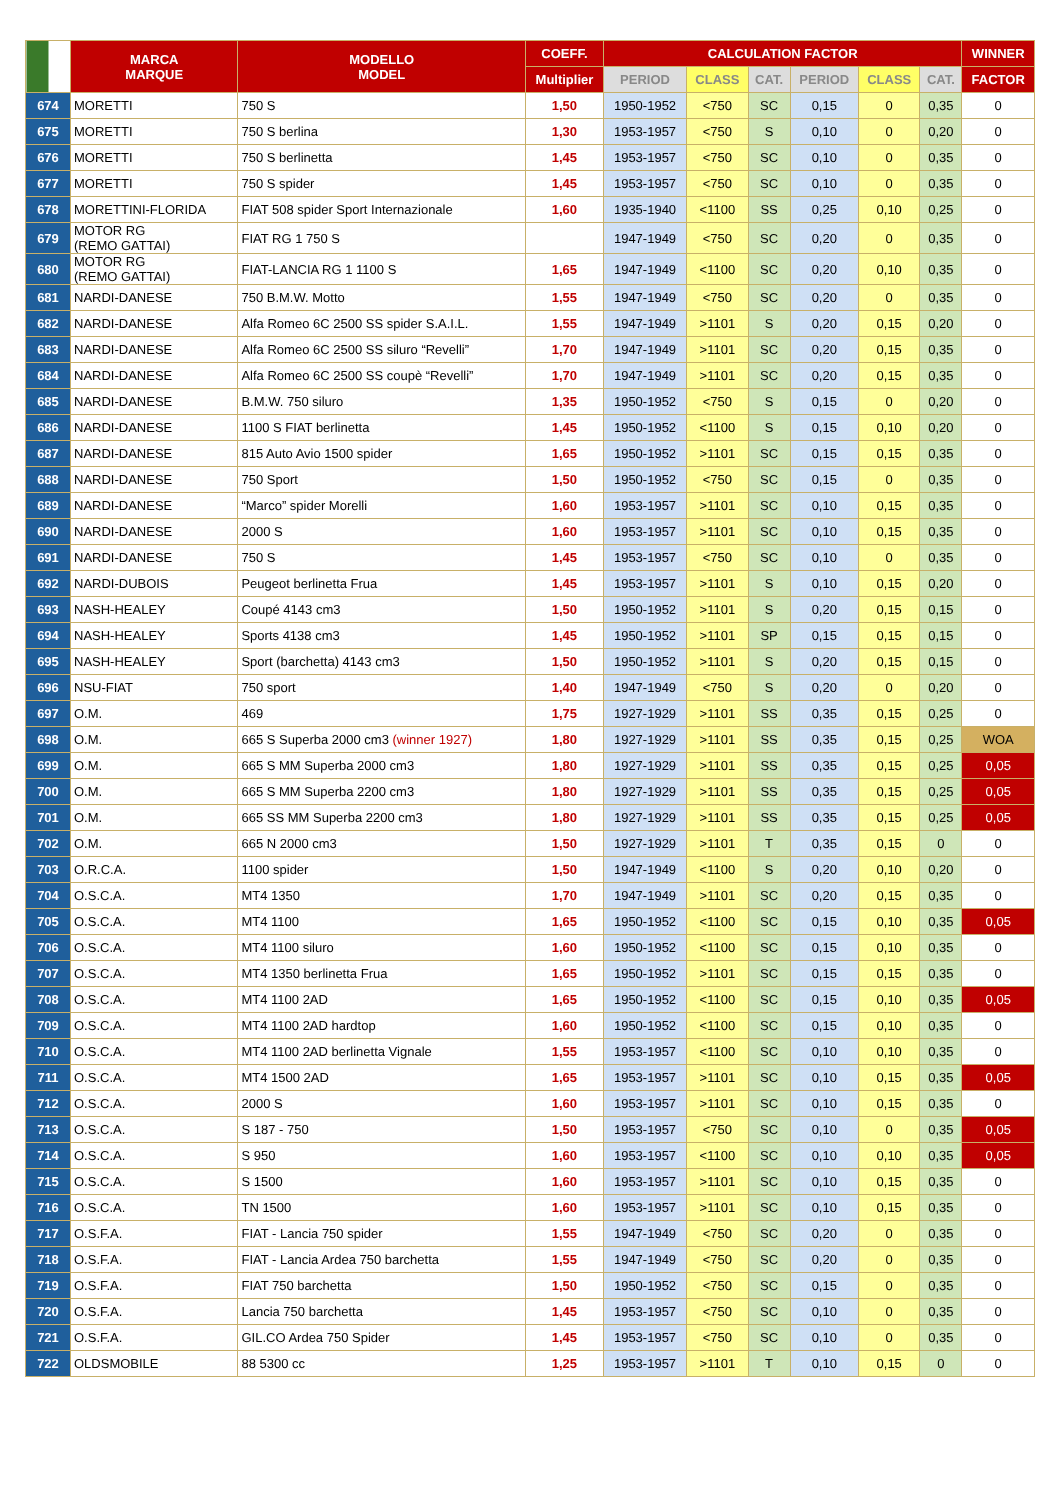| | MARCA MARQUE | MODELLO MODEL | COEFF. | CALCULATION FACTOR | | | | | | WINNER |
| --- | --- | --- | --- | --- | --- | --- | --- | --- | --- | --- |
| | | | Multiplier | PERIOD | CLASS | CAT. | PERIOD | CLASS | CAT. | FACTOR |
| 674 | MORETTI | 750 S | 1,50 | 1950-1952 | <750 | SC | 0,15 | 0 | 0,35 | 0 |
| 675 | MORETTI | 750 S berlina | 1,30 | 1953-1957 | <750 | S | 0,10 | 0 | 0,20 | 0 |
| 676 | MORETTI | 750 S berlinetta | 1,45 | 1953-1957 | <750 | SC | 0,10 | 0 | 0,35 | 0 |
| 677 | MORETTI | 750 S spider | 1,45 | 1953-1957 | <750 | SC | 0,10 | 0 | 0,35 | 0 |
| 678 | MORETTINI-FLORIDA | FIAT 508 spider Sport Internazionale | 1,60 | 1935-1940 | <1100 | SS | 0,25 | 0,10 | 0,25 | 0 |
| 679 | MOTOR RG (REMO GATTAI) | FIAT RG 1 750 S | | 1947-1949 | <750 | SC | 0,20 | 0 | 0,35 | 0 |
| 680 | MOTOR RG (REMO GATTAI) | FIAT-LANCIA RG 1 1100 S | 1,65 | 1947-1949 | <1100 | SC | 0,20 | 0,10 | 0,35 | 0 |
| 681 | NARDI-DANESE | 750 B.M.W. Motto | 1,55 | 1947-1949 | <750 | SC | 0,20 | 0 | 0,35 | 0 |
| 682 | NARDI-DANESE | Alfa Romeo 6C 2500 SS spider S.A.I.L. | 1,55 | 1947-1949 | >1101 | S | 0,20 | 0,15 | 0,20 | 0 |
| 683 | NARDI-DANESE | Alfa Romeo 6C 2500 SS siluro “Revelli” | 1,70 | 1947-1949 | >1101 | SC | 0,20 | 0,15 | 0,35 | 0 |
| 684 | NARDI-DANESE | Alfa Romeo 6C 2500 SS coupè “Revelli” | 1,70 | 1947-1949 | >1101 | SC | 0,20 | 0,15 | 0,35 | 0 |
| 685 | NARDI-DANESE | B.M.W. 750 siluro | 1,35 | 1950-1952 | <750 | S | 0,15 | 0 | 0,20 | 0 |
| 686 | NARDI-DANESE | 1100 S FIAT berlinetta | 1,45 | 1950-1952 | <1100 | S | 0,15 | 0,10 | 0,20 | 0 |
| 687 | NARDI-DANESE | 815 Auto Avio 1500 spider | 1,65 | 1950-1952 | >1101 | SC | 0,15 | 0,15 | 0,35 | 0 |
| 688 | NARDI-DANESE | 750 Sport | 1,50 | 1950-1952 | <750 | SC | 0,15 | 0 | 0,35 | 0 |
| 689 | NARDI-DANESE | “Marco” spider Morelli | 1,60 | 1953-1957 | >1101 | SC | 0,10 | 0,15 | 0,35 | 0 |
| 690 | NARDI-DANESE | 2000 S | 1,60 | 1953-1957 | >1101 | SC | 0,10 | 0,15 | 0,35 | 0 |
| 691 | NARDI-DANESE | 750 S | 1,45 | 1953-1957 | <750 | SC | 0,10 | 0 | 0,35 | 0 |
| 692 | NARDI-DUBOIS | Peugeot berlinetta Frua | 1,45 | 1953-1957 | >1101 | S | 0,10 | 0,15 | 0,20 | 0 |
| 693 | NASH-HEALEY | Coupé 4143 cm3 | 1,50 | 1950-1952 | >1101 | S | 0,20 | 0,15 | 0,15 | 0 |
| 694 | NASH-HEALEY | Sports 4138 cm3 | 1,45 | 1950-1952 | >1101 | SP | 0,15 | 0,15 | 0,15 | 0 |
| 695 | NASH-HEALEY | Sport (barchetta) 4143 cm3 | 1,50 | 1950-1952 | >1101 | S | 0,20 | 0,15 | 0,15 | 0 |
| 696 | NSU-FIAT | 750 sport | 1,40 | 1947-1949 | <750 | S | 0,20 | 0 | 0,20 | 0 |
| 697 | O.M. | 469 | 1,75 | 1927-1929 | >1101 | SS | 0,35 | 0,15 | 0,25 | 0 |
| 698 | O.M. | 665 S Superba 2000 cm3 (winner 1927) | 1,80 | 1927-1929 | >1101 | SS | 0,35 | 0,15 | 0,25 | WOA |
| 699 | O.M. | 665 S MM Superba 2000 cm3 | 1,80 | 1927-1929 | >1101 | SS | 0,35 | 0,15 | 0,25 | 0,05 |
| 700 | O.M. | 665 S MM Superba 2200 cm3 | 1,80 | 1927-1929 | >1101 | SS | 0,35 | 0,15 | 0,25 | 0,05 |
| 701 | O.M. | 665 SS MM Superba 2200 cm3 | 1,80 | 1927-1929 | >1101 | SS | 0,35 | 0,15 | 0,25 | 0,05 |
| 702 | O.M. | 665 N 2000 cm3 | 1,50 | 1927-1929 | >1101 | T | 0,35 | 0,15 | 0 | 0 |
| 703 | O.R.C.A. | 1100 spider | 1,50 | 1947-1949 | <1100 | S | 0,20 | 0,10 | 0,20 | 0 |
| 704 | O.S.C.A. | MT4 1350 | 1,70 | 1947-1949 | >1101 | SC | 0,20 | 0,15 | 0,35 | 0 |
| 705 | O.S.C.A. | MT4 1100 | 1,65 | 1950-1952 | <1100 | SC | 0,15 | 0,10 | 0,35 | 0,05 |
| 706 | O.S.C.A. | MT4 1100 siluro | 1,60 | 1950-1952 | <1100 | SC | 0,15 | 0,10 | 0,35 | 0 |
| 707 | O.S.C.A. | MT4 1350 berlinetta Frua | 1,65 | 1950-1952 | >1101 | SC | 0,15 | 0,15 | 0,35 | 0 |
| 708 | O.S.C.A. | MT4 1100 2AD | 1,65 | 1950-1952 | <1100 | SC | 0,15 | 0,10 | 0,35 | 0,05 |
| 709 | O.S.C.A. | MT4 1100 2AD hardtop | 1,60 | 1950-1952 | <1100 | SC | 0,15 | 0,10 | 0,35 | 0 |
| 710 | O.S.C.A. | MT4 1100 2AD berlinetta Vignale | 1,55 | 1953-1957 | <1100 | SC | 0,10 | 0,10 | 0,35 | 0 |
| 711 | O.S.C.A. | MT4 1500 2AD | 1,65 | 1953-1957 | >1101 | SC | 0,10 | 0,15 | 0,35 | 0,05 |
| 712 | O.S.C.A. | 2000 S | 1,60 | 1953-1957 | >1101 | SC | 0,10 | 0,15 | 0,35 | 0 |
| 713 | O.S.C.A. | S 187 - 750 | 1,50 | 1953-1957 | <750 | SC | 0,10 | 0 | 0,35 | 0,05 |
| 714 | O.S.C.A. | S 950 | 1,60 | 1953-1957 | <1100 | SC | 0,10 | 0,10 | 0,35 | 0,05 |
| 715 | O.S.C.A. | S 1500 | 1,60 | 1953-1957 | >1101 | SC | 0,10 | 0,15 | 0,35 | 0 |
| 716 | O.S.C.A. | TN 1500 | 1,60 | 1953-1957 | >1101 | SC | 0,10 | 0,15 | 0,35 | 0 |
| 717 | O.S.F.A. | FIAT - Lancia 750 spider | 1,55 | 1947-1949 | <750 | SC | 0,20 | 0 | 0,35 | 0 |
| 718 | O.S.F.A. | FIAT - Lancia Ardea 750 barchetta | 1,55 | 1947-1949 | <750 | SC | 0,20 | 0 | 0,35 | 0 |
| 719 | O.S.F.A. | FIAT 750 barchetta | 1,50 | 1950-1952 | <750 | SC | 0,15 | 0 | 0,35 | 0 |
| 720 | O.S.F.A. | Lancia 750 barchetta | 1,45 | 1953-1957 | <750 | SC | 0,10 | 0 | 0,35 | 0 |
| 721 | O.S.F.A. | GIL.CO Ardea 750 Spider | 1,45 | 1953-1957 | <750 | SC | 0,10 | 0 | 0,35 | 0 |
| 722 | OLDSMOBILE | 88 5300 cc | 1,25 | 1953-1957 | >1101 | T | 0,10 | 0,15 | 0 | 0 |